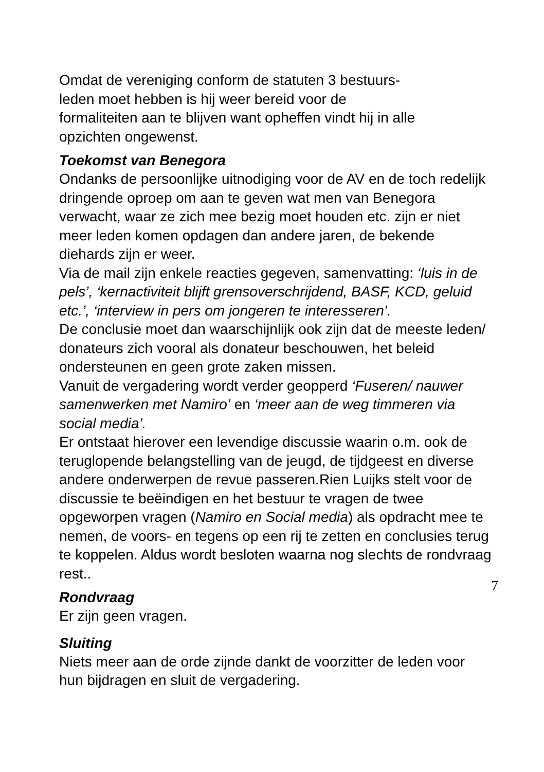Omdat de vereniging conform de statuten 3 bestuurs-
leden moet hebben is hij weer bereid voor de
formaliteiten aan te blijven want opheffen vindt hij in alle
opzichten ongewenst.
Toekomst van Benegora
Ondanks de persoonlijke uitnodiging voor de AV en de toch redelijk dringende oproep om aan te geven wat men van Benegora verwacht, waar ze zich mee bezig moet houden etc. zijn er niet meer leden komen opdagen dan andere jaren, de bekende diehards zijn er weer.
Via de mail zijn enkele reacties gegeven, samenvatting: ‘luis in de pels’, ‘kernactiviteit blijft grensoverschrijdend, BASF, KCD, geluid etc.’, ‘interview in pers om jongeren te interesseren’.
De conclusie moet dan waarschijnlijk ook zijn dat de meeste leden/ donateurs zich vooral als donateur beschouwen, het beleid ondersteunen en geen grote zaken missen.
Vanuit de vergadering wordt verder geopperd ‘Fuseren/ nauwer samenwerken met Namiro’ en ‘meer aan de weg timmeren via social media’.
Er ontstaat hierover een levendige discussie waarin o.m. ook de teruglopende belangstelling van de jeugd, de tijdgeest en diverse andere onderwerpen de revue passeren.Rien Luijks stelt voor de discussie te beëindigen en het bestuur te vragen de twee opgeworpen vragen (Namiro en Social media) als opdracht mee te nemen, de voors- en tegens op een rij te zetten en conclusies terug te koppelen. Aldus wordt besloten waarna nog slechts de rondvraag rest..
Rondvraag
Er zijn geen vragen.
Sluiting
Niets meer aan de orde zijnde dankt de voorzitter de leden voor hun bijdragen en sluit de vergadering.
7